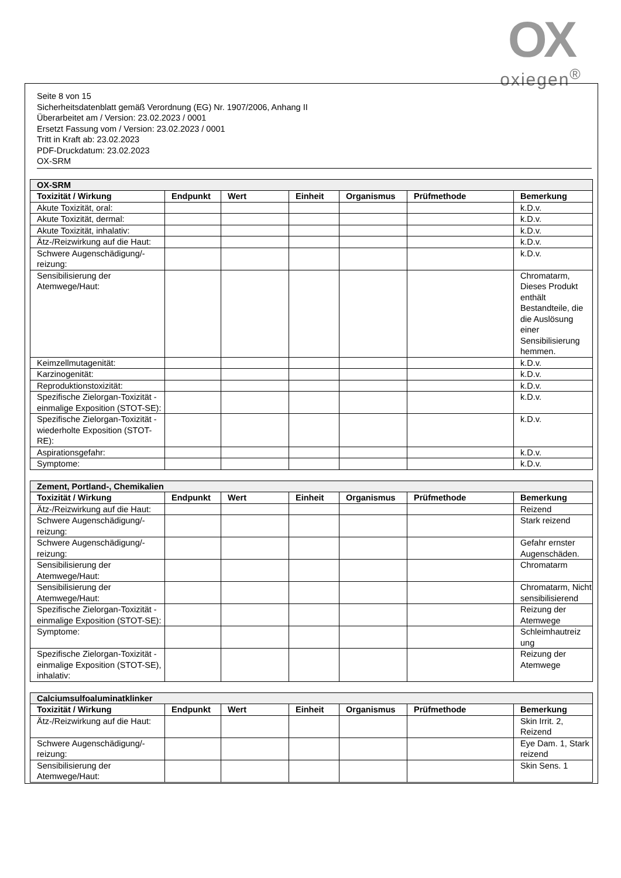OX
oxiegen<sup>®</sup>
Seite 8 von 15
Sicherheitsdatenblatt gemäß Verordnung (EG) Nr. 1907/2006, Anhang II
Überarbeitet am / Version: 23.02.2023 / 0001
Ersetzt Fassung vom / Version: 23.02.2023 / 0001
Tritt in Kraft ab: 23.02.2023
PDF-Druckdatum: 23.02.2023
OX-SRM
| OX-SRM | | | | | | |
| --- | --- | --- | --- | --- | --- | --- |
| Toxizität / Wirkung | Endpunkt | Wert | Einheit | Organismus | Prüfmethode | Bemerkung |
| Akute Toxizität, oral: | | | | | | k.D.v. |
| Akute Toxizität, dermal: | | | | | | k.D.v. |
| Akute Toxizität, inhalativ: | | | | | | k.D.v. |
| Ätz-/Reizwirkung auf die Haut: | | | | | | k.D.v. |
| Schwere Augenschädigung/-reizung: | | | | | | k.D.v. |
| Sensibilisierung der Atemwege/Haut: | | | | | | Chromatarm, Dieses Produkt enthält Bestandteile, die die Auslösung einer Sensibilisierung hemmen. |
| Keimzellmutagenität: | | | | | | k.D.v. |
| Karzinogenität: | | | | | | k.D.v. |
| Reproduktionstoxizität: | | | | | | k.D.v. |
| Spezifische Zielorgan-Toxizität - einmalige Exposition (STOT-SE): | | | | | | k.D.v. |
| Spezifische Zielorgan-Toxizität - wiederholte Exposition (STOT-RE): | | | | | | k.D.v. |
| Aspirationsgefahr: | | | | | | k.D.v. |
| Symptome: | | | | | | k.D.v. |
| Zement, Portland-, Chemikalien | | | | | | |
| --- | --- | --- | --- | --- | --- | --- |
| Toxizität / Wirkung | Endpunkt | Wert | Einheit | Organismus | Prüfmethode | Bemerkung |
| Ätz-/Reizwirkung auf die Haut: | | | | | | Reizend |
| Schwere Augenschädigung/-reizung: | | | | | | Stark reizend |
| Schwere Augenschädigung/-reizung: | | | | | | Gefahr ernster Augenschäden. |
| Sensibilisierung der Atemwege/Haut: | | | | | | Chromatarm |
| Sensibilisierung der Atemwege/Haut: | | | | | | Chromatarm, Nicht sensibilisierend |
| Spezifische Zielorgan-Toxizität - einmalige Exposition (STOT-SE): | | | | | | Reizung der Atemwege |
| Symptome: | | | | | | Schleimhautreiz ung |
| Spezifische Zielorgan-Toxizität - einmalige Exposition (STOT-SE), inhalativ: | | | | | | Reizung der Atemwege |
| Calciumsulfoaluminatklinker | | | | | | |
| --- | --- | --- | --- | --- | --- | --- |
| Toxizität / Wirkung | Endpunkt | Wert | Einheit | Organismus | Prüfmethode | Bemerkung |
| Ätz-/Reizwirkung auf die Haut: | | | | | | Skin Irrit. 2, Reizend |
| Schwere Augenschädigung/-reizung: | | | | | | Eye Dam. 1, Stark reizend |
| Sensibilisierung der Atemwege/Haut: | | | | | | Skin Sens. 1 |